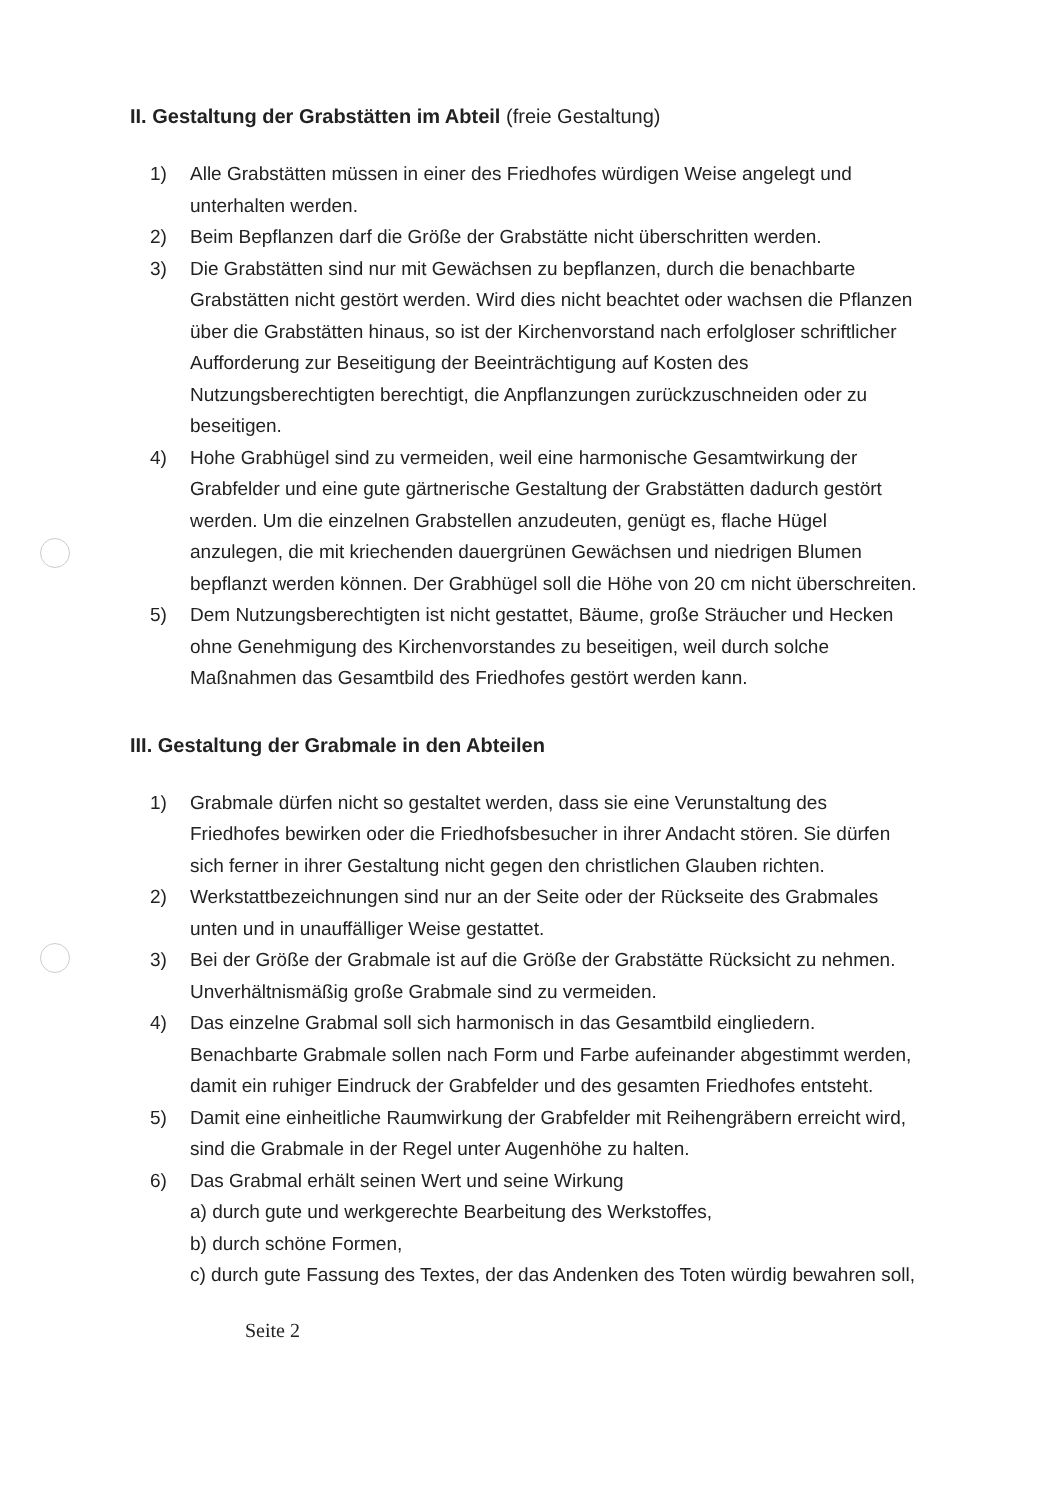II. Gestaltung der Grabstätten im Abteil (freie Gestaltung)
1) Alle Grabstätten müssen in einer des Friedhofes würdigen Weise angelegt und unterhalten werden.
2) Beim Bepflanzen darf die Größe der Grabstätte nicht überschritten werden.
3) Die Grabstätten sind nur mit Gewächsen zu bepflanzen, durch die benachbarte Grabstätten nicht gestört werden. Wird dies nicht beachtet oder wachsen die Pflanzen über die Grabstätten hinaus, so ist der Kirchenvorstand nach erfolgloser schriftlicher Aufforderung zur Beseitigung der Beeinträchtigung auf Kosten des Nutzungsberechtigten berechtigt, die Anpflanzungen zurückzuschneiden oder zu beseitigen.
4) Hohe Grabhügel sind zu vermeiden, weil eine harmonische Gesamtwirkung der Grabfelder und eine gute gärtnerische Gestaltung der Grabstätten dadurch gestört werden. Um die einzelnen Grabstellen anzudeuten, genügt es, flache Hügel anzulegen, die mit kriechenden dauergrünen Gewächsen und niedrigen Blumen bepflanzt werden können. Der Grabhügel soll die Höhe von 20 cm nicht überschreiten.
5) Dem Nutzungsberechtigten ist nicht gestattet, Bäume, große Sträucher und Hecken ohne Genehmigung des Kirchenvorstandes zu beseitigen, weil durch solche Maßnahmen das Gesamtbild des Friedhofes gestört werden kann.
III. Gestaltung der Grabmale in den Abteilen
1) Grabmale dürfen nicht so gestaltet werden, dass sie eine Verunstaltung des Friedhofes bewirken oder die Friedhofsbesucher in ihrer Andacht stören. Sie dürfen sich ferner in ihrer Gestaltung nicht gegen den christlichen Glauben richten.
2) Werkstattbezeichnungen sind nur an der Seite oder der Rückseite des Grabmales unten und in unauffälliger Weise gestattet.
3) Bei der Größe der Grabmale ist auf die Größe der Grabstätte Rücksicht zu nehmen. Unverhältnismäßig große Grabmale sind zu vermeiden.
4) Das einzelne Grabmal soll sich harmonisch in das Gesamtbild eingliedern. Benachbarte Grabmale sollen nach Form und Farbe aufeinander abgestimmt werden, damit ein ruhiger Eindruck der Grabfelder und des gesamten Friedhofes entsteht.
5) Damit eine einheitliche Raumwirkung der Grabfelder mit Reihengräbern erreicht wird, sind die Grabmale in der Regel unter Augenhöhe zu halten.
6) Das Grabmal erhält seinen Wert und seine Wirkung
a) durch gute und werkgerechte Bearbeitung des Werkstoffes,
b) durch schöne Formen,
c) durch gute Fassung des Textes, der das Andenken des Toten würdig bewahren soll,
Seite 2